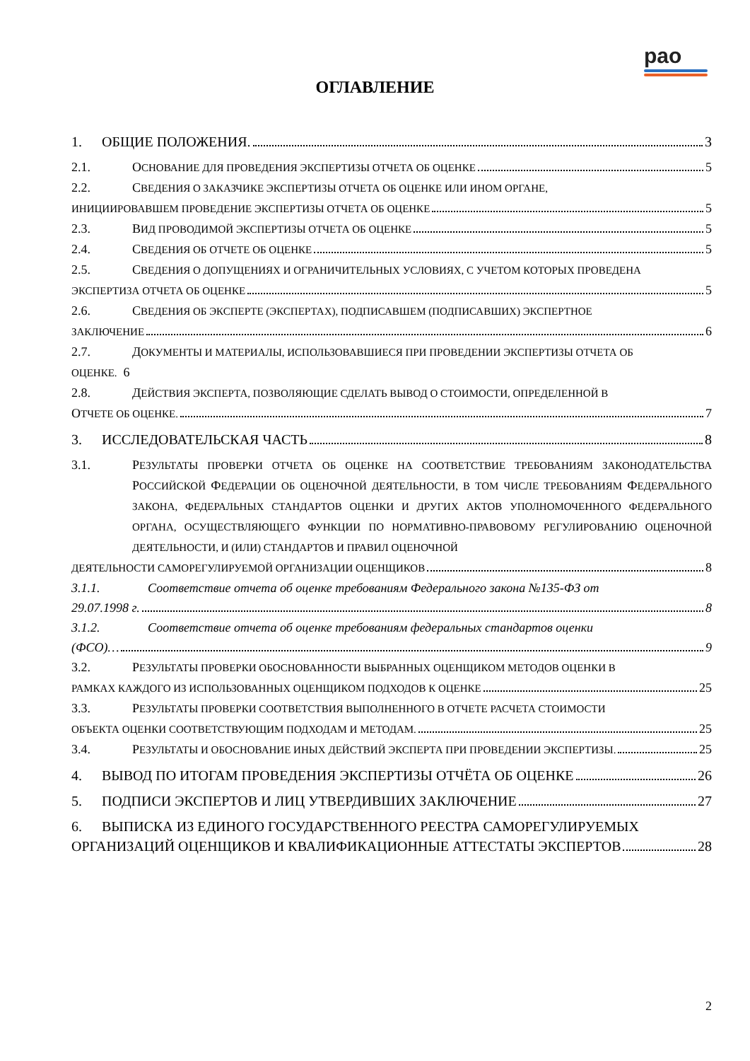рао
ОГЛАВЛЕНИЕ
1. ОБЩИЕ ПОЛОЖЕНИЯ. 3
2.1. ОСНОВАНИЕ ДЛЯ ПРОВЕДЕНИЯ ЭКСПЕРТИЗЫ ОТЧЕТА ОБ ОЦЕНКЕ 5
2.2. СВЕДЕНИЯ О ЗАКАЗЧИКЕ ЭКСПЕРТИЗЫ ОТЧЕТА ОБ ОЦЕНКЕ ИЛИ ИНОМ ОРГАНЕ,
ИНИЦИИРОВАВШЕМ ПРОВЕДЕНИЕ ЭКСПЕРТИЗЫ ОТЧЕТА ОБ ОЦЕНКЕ 5
2.3. ВИД ПРОВОДИМОЙ ЭКСПЕРТИЗЫ ОТЧЕТА ОБ ОЦЕНКЕ 5
2.4. СВЕДЕНИЯ ОБ ОТЧЕТЕ ОБ ОЦЕНКЕ 5
2.5. СВЕДЕНИЯ О ДОПУЩЕНИЯХ И ОГРАНИЧИТЕЛЬНЫХ УСЛОВИЯХ, С УЧЕТОМ КОТОРЫХ ПРОВЕДЕНА
ЭКСПЕРТИЗА ОТЧЕТА ОБ ОЦЕНКЕ 5
2.6. СВЕДЕНИЯ ОБ ЭКСПЕРТЕ (ЭКСПЕРТАХ), ПОДПИСАВШЕМ (ПОДПИСАВШИХ) ЭКСПЕРТНОЕ
ЗАКЛЮЧЕНИЕ 6
2.7. ДОКУМЕНТЫ И МАТЕРИАЛЫ, ИСПОЛЬЗОВАВШИЕСЯ ПРИ ПРОВЕДЕНИИ ЭКСПЕРТИЗЫ ОТЧЕТА ОБ
ОЦЕНКЕ. 6
2.8. ДЕЙСТВИЯ ЭКСПЕРТА, ПОЗВОЛЯЮЩИЕ СДЕЛАТЬ ВЫВОД О СТОИМОСТИ, ОПРЕДЕЛЕННОЙ В
ОТЧЕТЕ ОБ ОЦЕНКЕ. 7
3. ИССЛЕДОВАТЕЛЬСКАЯ ЧАСТЬ 8
3.1. РЕЗУЛЬТАТЫ ПРОВЕРКИ ОТЧЕТА ОБ ОЦЕНКЕ НА СООТВЕТСТВИЕ ТРЕБОВАНИЯМ ЗАКОНОДАТЕЛЬСТВА РОССИЙСКОЙ ФЕДЕРАЦИИ ОБ ОЦЕНОЧНОЙ ДЕЯТЕЛЬНОСТИ, В ТОМ ЧИСЛЕ ТРЕБОВАНИЯМ ФЕДЕРАЛЬНОГО ЗАКОНА, ФЕДЕРАЛЬНЫХ СТАНДАРТОВ ОЦЕНКИ И ДРУГИХ АКТОВ УПОЛНОМОЧЕННОГО ФЕДЕРАЛЬНОГО ОРГАНА, ОСУЩЕСТВЛЯЮЩЕГО ФУНКЦИИ ПО НОРМАТИВНО-ПРАВОВОМУ РЕГУЛИРОВАНИЮ ОЦЕНОЧНОЙ ДЕЯТЕЛЬНОСТИ, И (ИЛИ) СТАНДАРТОВ И ПРАВИЛ ОЦЕНОЧНОЙ
ДЕЯТЕЛЬНОСТИ САМОРЕГУЛИРУЕМОЙ ОРГАНИЗАЦИИ ОЦЕНЩИКОВ 8
3.1.1. Соответствие отчета об оценке требованиям Федерального закона №135-ФЗ от
29.07.1998 г. 8
3.1.2. Соответствие отчета об оценке требованиям федеральных стандартов оценки
(ФСО)… 9
3.2. РЕЗУЛЬТАТЫ ПРОВЕРКИ ОБОСНОВАННОСТИ ВЫБРАННЫХ ОЦЕНЩИКОМ МЕТОДОВ ОЦЕНКИ В
РАМКАХ КАЖДОГО ИЗ ИСПОЛЬЗОВАННЫХ ОЦЕНЩИКОМ ПОДХОДОВ К ОЦЕНКЕ 25
3.3. РЕЗУЛЬТАТЫ ПРОВЕРКИ СООТВЕТСТВИЯ ВЫПОЛНЕННОГО В ОТЧЕТЕ РАСЧЕТА СТОИМОСТИ
ОБЪЕКТА ОЦЕНКИ СООТВЕТСТВУЮЩИМ ПОДХОДАМ И МЕТОДАМ. 25
3.4. РЕЗУЛЬТАТЫ И ОБОСНОВАНИЕ ИНЫХ ДЕЙСТВИЙ ЭКСПЕРТА ПРИ ПРОВЕДЕНИИ ЭКСПЕРТИЗЫ. 25
4. ВЫВОД ПО ИТОГАМ ПРОВЕДЕНИЯ ЭКСПЕРТИЗЫ ОТЧЁТА ОБ ОЦЕНКЕ 26
5. ПОДПИСИ ЭКСПЕРТОВ И ЛИЦ УТВЕРДИВШИХ ЗАКЛЮЧЕНИЕ 27
6. ВЫПИСКА ИЗ ЕДИНОГО ГОСУДАРСТВЕННОГО РЕЕСТРА САМОРЕГУЛИРУЕМЫХ
ОРГАНИЗАЦИЙ ОЦЕНЩИКОВ И КВАЛИФИКАЦИОННЫЕ АТТЕСТАТЫ ЭКСПЕРТОВ 28
2